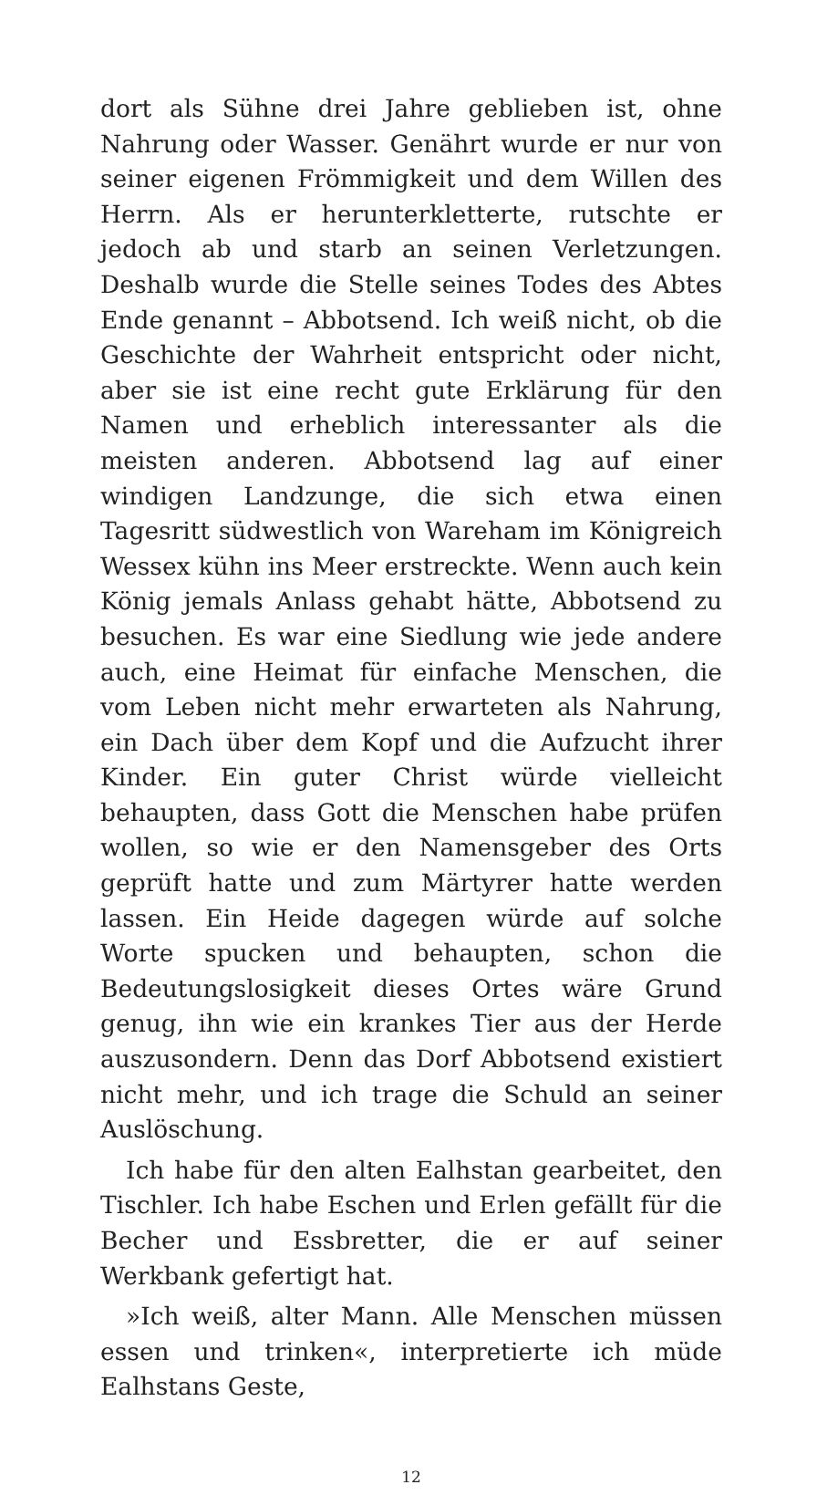dort als Sühne drei Jahre geblieben ist, ohne Nahrung oder Wasser. Genährt wurde er nur von seiner eigenen Frömmigkeit und dem Willen des Herrn. Als er herunterkletterte, rutschte er jedoch ab und starb an seinen Verletzungen. Deshalb wurde die Stelle seines Todes des Abtes Ende genannt – Abbotsend. Ich weiß nicht, ob die Geschichte der Wahrheit entspricht oder nicht, aber sie ist eine recht gute Erklärung für den Namen und erheblich interessanter als die meisten anderen. Abbotsend lag auf einer windigen Landzunge, die sich etwa einen Tagesritt südwestlich von Wareham im Königreich Wessex kühn ins Meer erstreckte. Wenn auch kein König jemals Anlass gehabt hätte, Abbotsend zu besuchen. Es war eine Siedlung wie jede andere auch, eine Heimat für einfache Menschen, die vom Leben nicht mehr erwarteten als Nahrung, ein Dach über dem Kopf und die Aufzucht ihrer Kinder. Ein guter Christ würde vielleicht behaupten, dass Gott die Menschen habe prüfen wollen, so wie er den Namensgeber des Orts geprüft hatte und zum Märtyrer hatte werden lassen. Ein Heide dagegen würde auf solche Worte spucken und behaupten, schon die Bedeutungslosigkeit dieses Ortes wäre Grund genug, ihn wie ein krankes Tier aus der Herde auszusondern. Denn das Dorf Abbotsend existiert nicht mehr, und ich trage die Schuld an seiner Auslöschung.
Ich habe für den alten Ealhstan gearbeitet, den Tischler. Ich habe Eschen und Erlen gefällt für die Becher und Essbretter, die er auf seiner Werkbank gefertigt hat.
»Ich weiß, alter Mann. Alle Menschen müssen essen und trinken«, interpretierte ich müde Ealhstans Geste,
12